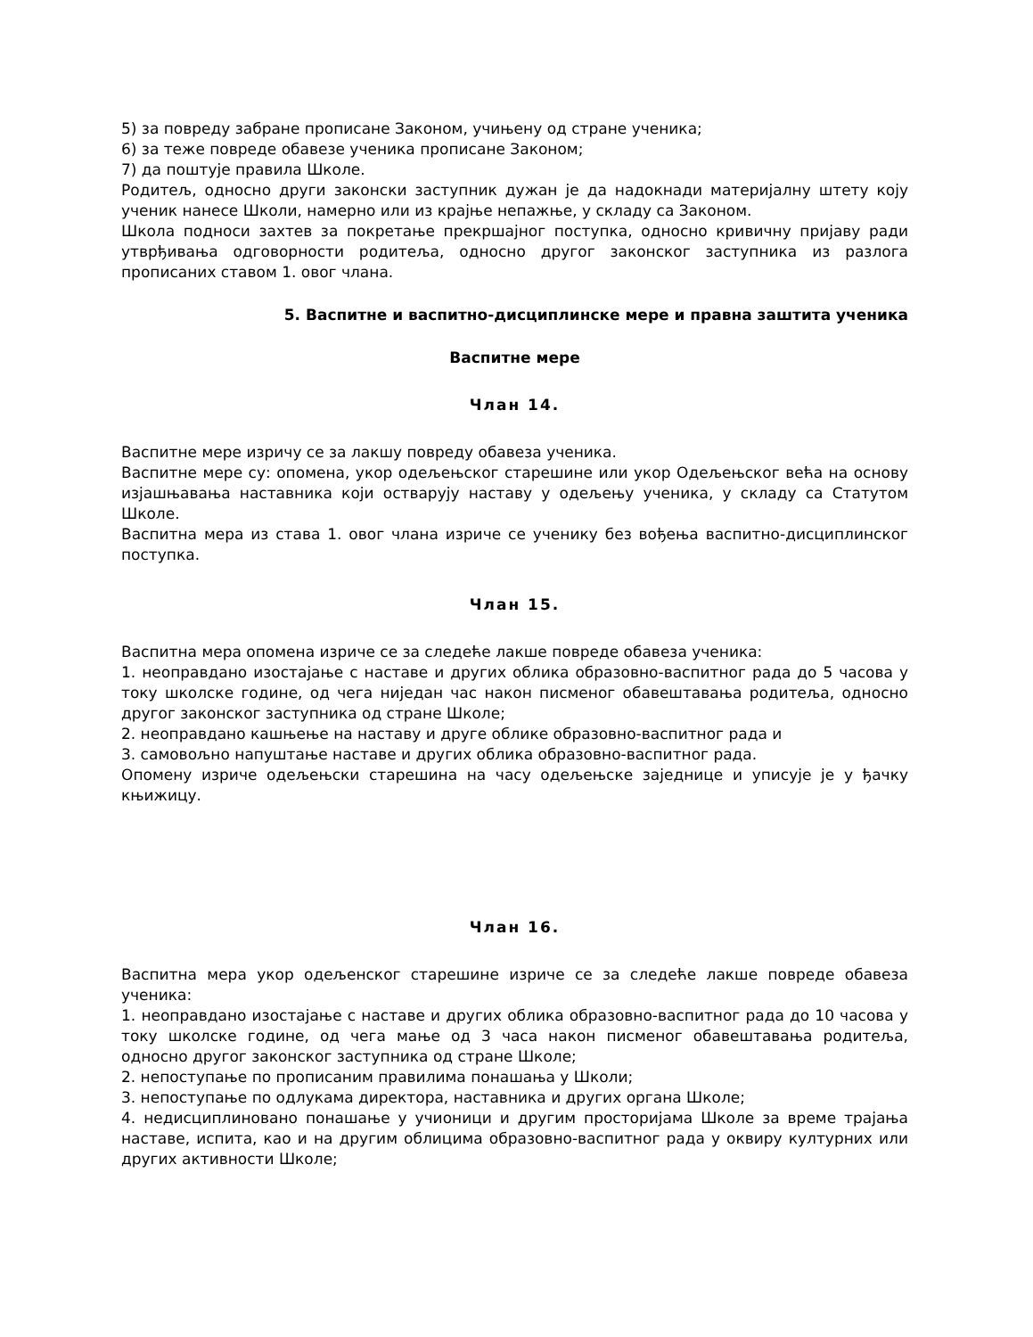5) за повреду забране прописане Законом, учињену од стране ученика;
6) за теже повреде обавезе ученика прописане Законом;
7) да поштује правила Школе.
Родитељ, односно други законски заступник дужан је да надокнади материјалну штету коју ученик нанесе Школи, намерно или из крајње непажње, у складу са Законом.
Школа подноси захтев за покретање прекршајног поступка, односно кривичну пријаву ради утврђивања одговорности родитеља, односно другог законског заступника из разлога прописаних ставом 1. овог члана.
5. Васпитне и васпитно-дисциплинске мере и правна заштита ученика
Васпитне мере
Члан 14.
Васпитне мере изричу се за лакшу повреду обавеза ученика.
Васпитне мере су: опомена, укор одељењског старешине или укор Одељењског већа на основу изјашњавања наставника који остварују наставу у одељењу ученика, у складу са Статутом Школе.
Васпитна мера из става 1. овог члана изриче се ученику без вођења васпитно-дисциплинског поступка.
Члан 15.
Васпитна мера опомена изриче се за следеће лакше повреде обавеза ученика:
1. неоправдано изостајање с наставе и других облика образовно-васпитног рада до 5 часова у току школске године, од чега ниједан час након писменог обавештавања родитеља, односно другог законског заступника од стране Школе;
2. неоправдано кашњење на наставу и друге облике образовно-васпитног рада и
3. самовољно напуштање наставе и других облика образовно-васпитног рада.
Опомену изриче одељењски старешина на часу одељењске заједнице и уписује је у ђачку књижицу.
Члан 16.
Васпитна мера укор одељенског старешине изриче се за следеће лакше повреде обавеза ученика:
1. неоправдано изостајање с наставе и других облика образовно-васпитног рада до 10 часова у току школске године, од чега мање од 3 часа након писменог обавештавања родитеља, односно другог законског заступника од стране Школе;
2. непоступање по прописаним правилима понашања у Школи;
3. непоступање по одлукама директора, наставника и других органа Школе;
4. недисциплиновано понашање у учионици и другим просторијама Школе за време трајања наставе, испита, као и на другим облицима образовно-васпитног рада у оквиру културних или других активности Школе;